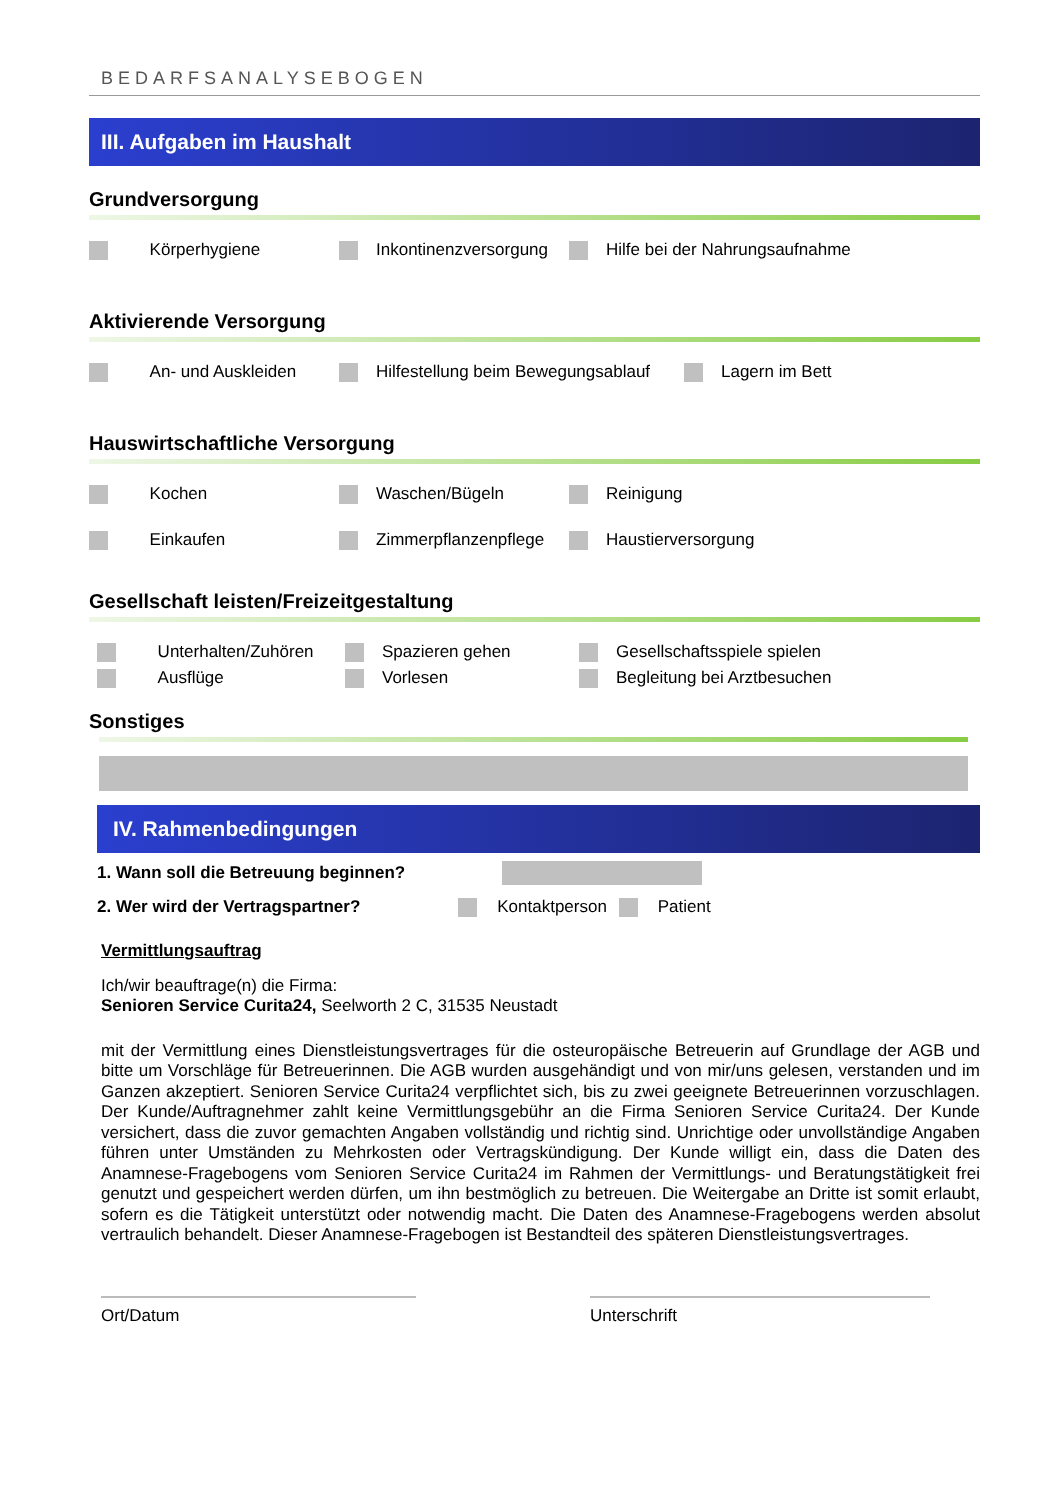BEDARFSANALYSEBOGEN
III. Aufgaben im Haushalt
Grundversorgung
Körperhygiene Inkontinenzversorgung Hilfe bei der Nahrungsaufnahme
Aktivierende Versorgung
An- und Auskleiden
Hilfestellung beim Bewegungsablauf
Lagern im Bett
Hauswirtschaftliche Versorgung
Kochen Waschen/Bügeln Reinigung
Einkaufen Zimmerpflanzenpflege Haustierversorgung
Gesellschaft leisten/Freizeitgestaltung
Unterhalten/Zuhören Spazieren gehen Gesellschaftsspiele spielen
Ausflüge Vorlesen Begleitung bei Arztbesuchen
Sonstiges
IV. Rahmenbedingungen
1. Wann soll die Betreuung beginnen?
2. Wer wird der Vertragspartner? Kontaktperson Patient
Vermittlungsauftrag
Ich/wir beauftrage(n) die Firma:
Senioren Service Curita24, Seelworth 2 C, 31535 Neustadt
mit der Vermittlung eines Dienstleistungsvertrages für die osteuropäische Betreuerin auf Grundlage der AGB und bitte um Vorschläge für Betreuerinnen. Die AGB wurden ausgehändigt und von mir/uns gelesen, verstanden und im Ganzen akzeptiert. Senioren Service Curita24 verpflichtet sich, bis zu zwei geeignete Betreuerinnen vorzuschlagen. Der Kunde/Auftragnehmer zahlt keine Vermittlungsgebühr an die Firma Senioren Service Curita24. Der Kunde versichert, dass die zuvor gemachten Angaben vollständig und richtig sind. Unrichtige oder unvollständige Angaben führen unter Umständen zu Mehrkosten oder Vertragskündigung. Der Kunde willigt ein, dass die Daten des Anamnese-Fragebogens vom Senioren Service Curita24 im Rahmen der Vermittlungs- und Beratungstätigkeit frei genutzt und gespeichert werden dürfen, um ihn bestmöglich zu betreuen. Die Weitergabe an Dritte ist somit erlaubt, sofern es die Tätigkeit unterstützt oder notwendig macht. Die Daten des Anamnese-Fragebogens werden absolut vertraulich behandelt. Dieser Anamnese-Fragebogen ist Bestandteil des späteren Dienstleistungsvertrages.
Ort/Datum Unterschrift